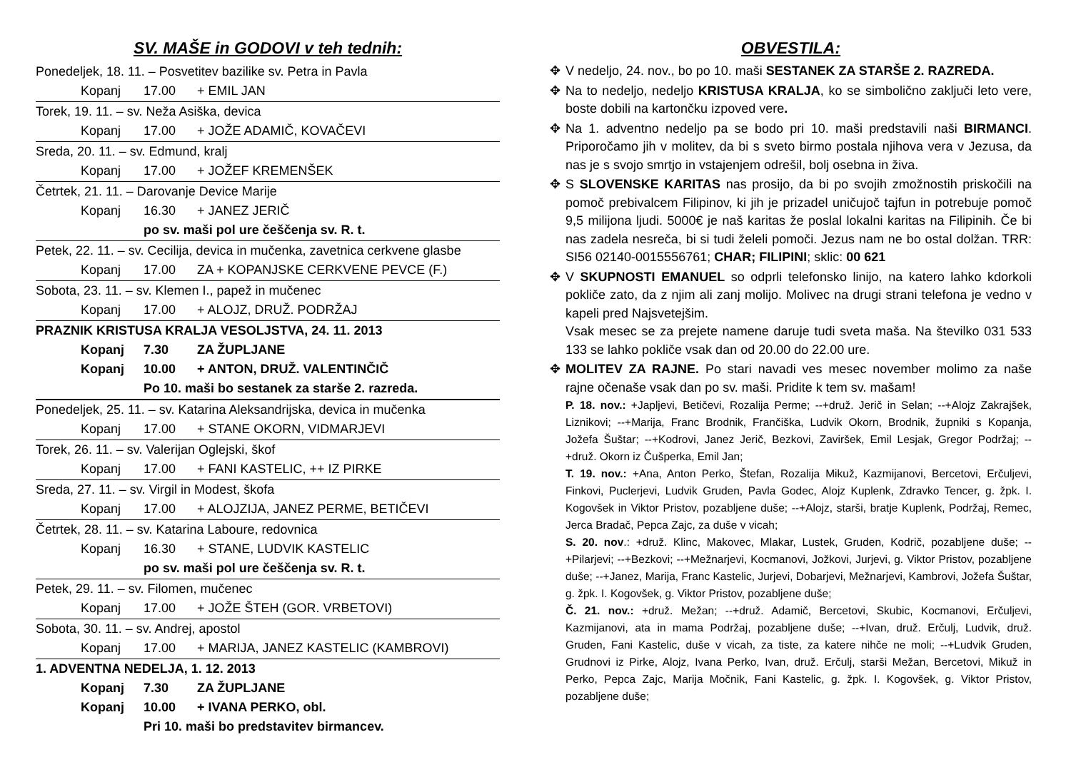SV. MAŠE in GODOVI v teh tednih:
Ponedeljek, 18. 11. – Posvetitev bazilike sv. Petra in Pavla
Kopanj 17.00 + EMIL JAN
Torek, 19. 11. – sv. Neža Asiška, devica
Kopanj 17.00 + JOŽE ADAMIČ, KOVAČEVI
Sreda, 20. 11. – sv. Edmund, kralj
Kopanj 17.00 + JOŽEF KREMENŠEK
Četrtek, 21. 11. – Darovanje Device Marije
Kopanj 16.30 + JANEZ JERIČ
po sv. maši pol ure češčenja sv. R. t.
Petek, 22. 11. – sv. Cecilija, devica in mučenka, zavetnica cerkvene glasbe
Kopanj 17.00 ZA + KOPANJSKE CERKVENE PEVCE (F.)
Sobota, 23. 11. – sv. Klemen I., papež in mučenec
Kopanj 17.00 + ALOJZ, DRUŽ. PODRŽAJ
PRAZNIK KRISTUSA KRALJA VESOLJSTVA, 24. 11. 2013
Kopanj 7.30 ZA ŽUPLJANE
Kopanj 10.00 + ANTON, DRUŽ. VALENTINČIČ
Po 10. maši bo sestanek za starše 2. razreda.
Ponedeljek, 25. 11. – sv. Katarina Aleksandrijska, devica in mučenka
Kopanj 17.00 + STANE OKORN, VIDMARJEVI
Torek, 26. 11. – sv. Valerijan Oglejski, škof
Kopanj 17.00 + FANI KASTELIC, ++ IZ PIRKE
Sreda, 27. 11. – sv. Virgil in Modest, škofa
Kopanj 17.00 + ALOJZIJA, JANEZ PERME, BETIČEVI
Četrtek, 28. 11. – sv. Katarina Laboure, redovnica
Kopanj 16.30 + STANE, LUDVIK KASTELIC
po sv. maši pol ure češčenja sv. R. t.
Petek, 29. 11. – sv. Filomen, mučenec
Kopanj 17.00 + JOŽE ŠTEH (GOR. VRBETOVI)
Sobota, 30. 11. – sv. Andrej, apostol
Kopanj 17.00 + MARIJA, JANEZ KASTELIC (KAMBROVI)
1. ADVENTNA NEDELJA, 1. 12. 2013
Kopanj 7.30 ZA ŽUPLJANE
Kopanj 10.00 + IVANA PERKO, obl.
Pri 10. maši bo predstavitev birmancev.
OBVESTILA:
✥ V nedeljo, 24. nov., bo po 10. maši SESTANEK ZA STARŠE 2. RAZREDA.
✥ Na to nedeljo, nedeljo KRISTUSA KRALJA, ko se simbolično zaključi leto vere, boste dobili na kartončku izpoved vere.
✥ Na 1. adventno nedeljo pa se bodo pri 10. maši predstavili naši BIRMANCI. Priporočamo jih v molitev, da bi s sveto birmo postala njihova vera v Jezusa, da nas je s svojo smrtjo in vstajenjem odrešil, bolj osebna in živa.
✥ S SLOVENSKE KARITAS nas prosijo, da bi po svojih zmožnostih priskočili na pomoč prebivalcem Filipinov, ki jih je prizadel uničujoč tajfun in potrebuje pomoč 9,5 milijona ljudi. 5000€ je naš karitas že poslal lokalni karitas na Filipinih. Če bi nas zadela nesreča, bi si tudi želeli pomoči. Jezus nam ne bo ostal dolžan. TRR: SI56 02140-0015556761; CHAR; FILIPINI; sklic: 00 621
✥ V SKUPNOSTI EMANUEL so odprli telefonsko linijo, na katero lahko kdorkoli pokliče zato, da z njim ali zanj molijo. Molivec na drugi strani telefona je vedno v kapeli pred Najsvetejšim.
Vsak mesec se za prejete namene daruje tudi sveta maša. Na številko 031 533 133 se lahko pokliče vsak dan od 20.00 do 22.00 ure.
✥ MOLITEV ZA RAJNE. Po stari navadi ves mesec november molimo za naše rajne očenaše vsak dan po sv. maši. Pridite k tem sv. mašam!
P. 18. nov.: +Japljevi, Betičevi, Rozalija Perme; --+druž. Jerič in Selan; --+Alojz Zakrajšek, Liznikovi; --+Marija, Franc Brodnik, Frančiška, Ludvik Okorn, Brodnik, župniki s Kopanja, Jožefa Šuštar; --+Kodrovi, Janez Jerič, Bezkovi, Zaviršek, Emil Lesjak, Gregor Podržaj; --+druž. Okorn iz Čušperka, Emil Jan;
T. 19. nov.: +Ana, Anton Perko, Štefan, Rozalija Mikuž, Kazmijanovi, Bercetovi, Erčuljevi, Finkovi, Puclerjevi, Ludvik Gruden, Pavla Godec, Alojz Kuplenk, Zdravko Tencer, g. žpk. I. Kogovšek in Viktor Pristov, pozabljene duše; --+Alojz, starši, bratje Kuplenk, Podržaj, Remec, Jerca Bradač, Pepca Zajc, za duše v vicah;
S. 20. nov.: +druž. Klinc, Makovec, Mlakar, Lustek, Gruden, Kodrič, pozabljene duše; --+Pilarjevi; --+Bezkovi; --+Mežnarjevi, Kocmanovi, Jožkovi, Jurjevi, g. Viktor Pristov, pozabljene duše; --+Janez, Marija, Franc Kastelic, Jurjevi, Dobarjevi, Mežnarjevi, Kambrovi, Jožefa Šuštar, g. žpk. I. Kogovšek, g. Viktor Pristov, pozabljene duše;
Č. 21. nov.: +druž. Mežan; --+druž. Adamič, Bercetovi, Skubic, Kocmanovi, Erčuljevi, Kazmijanovi, ata in mama Podržaj, pozabljene duše; --+Ivan, druž. Erčulj, Ludvik, druž. Gruden, Fani Kastelic, duše v vicah, za tiste, za katere nihče ne moli; --+Ludvik Gruden, Grudnovi iz Pirke, Alojz, Ivana Perko, Ivan, druž. Erčulj, starši Mežan, Bercetovi, Mikuž in Perko, Pepca Zajc, Marija Močnik, Fani Kastelic, g. žpk. I. Kogovšek, g. Viktor Pristov, pozabljene duše;